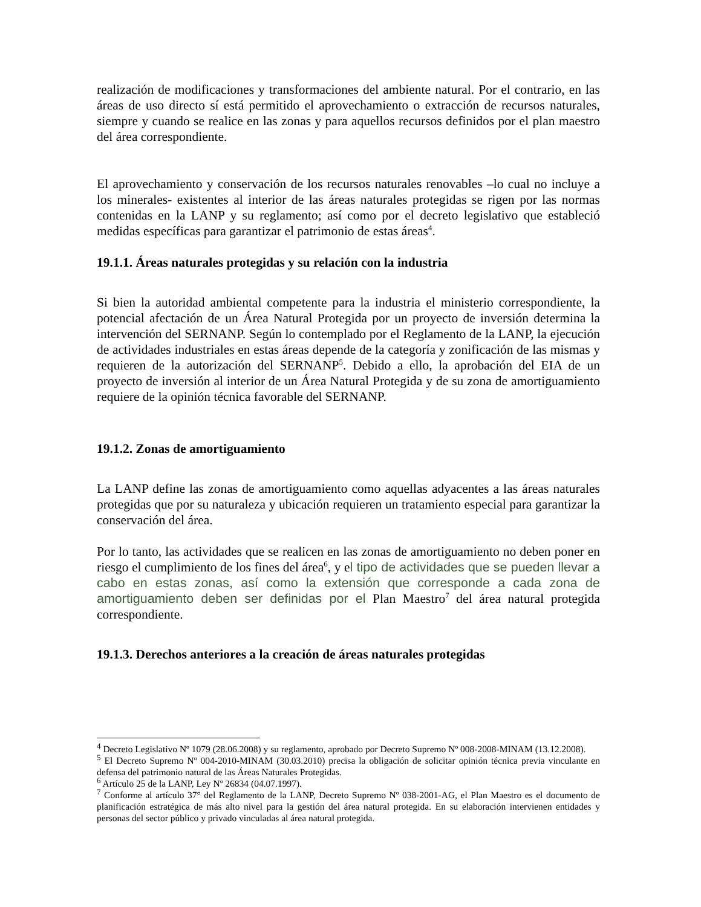realización de modificaciones y transformaciones del ambiente natural. Por el contrario, en las áreas de uso directo sí está permitido el aprovechamiento o extracción de recursos naturales, siempre y cuando se realice en las zonas y para aquellos recursos definidos por el plan maestro del área correspondiente.
El aprovechamiento y conservación de los recursos naturales renovables –lo cual no incluye a los minerales- existentes al interior de las áreas naturales protegidas se rigen por las normas contenidas en la LANP y su reglamento; así como por el decreto legislativo que estableció medidas específicas para garantizar el patrimonio de estas áreas<sup>4</sup>.
19.1.1. Áreas naturales protegidas y su relación con la industria
Si bien la autoridad ambiental competente para la industria el ministerio correspondiente, la potencial afectación de un Área Natural Protegida por un proyecto de inversión determina la intervención del SERNANP. Según lo contemplado por el Reglamento de la LANP, la ejecución de actividades industriales en estas áreas depende de la categoría y zonificación de las mismas y requieren de la autorización del SERNANP<sup>5</sup>. Debido a ello, la aprobación del EIA de un proyecto de inversión al interior de un Área Natural Protegida y de su zona de amortiguamiento requiere de la opinión técnica favorable del SERNANP.
19.1.2. Zonas de amortiguamiento
La LANP define las zonas de amortiguamiento como aquellas adyacentes a las áreas naturales protegidas que por su naturaleza y ubicación requieren un tratamiento especial para garantizar la conservación del área.
Por lo tanto, las actividades que se realicen en las zonas de amortiguamiento no deben poner en riesgo el cumplimiento de los fines del área<sup>6</sup>, y el tipo de actividades que se pueden llevar a cabo en estas zonas, así como la extensión que corresponde a cada zona de amortiguamiento deben ser definidas por el Plan Maestro<sup>7</sup> del área natural protegida correspondiente.
19.1.3. Derechos anteriores a la creación de áreas naturales protegidas
<sup>4</sup> Decreto Legislativo Nº 1079 (28.06.2008) y su reglamento, aprobado por Decreto Supremo Nº 008-2008-MINAM (13.12.2008).
<sup>5</sup> El Decreto Supremo Nº 004-2010-MINAM (30.03.2010) precisa la obligación de solicitar opinión técnica previa vinculante en defensa del patrimonio natural de las Áreas Naturales Protegidas.
<sup>6</sup> Artículo 25 de la LANP, Ley Nº 26834 (04.07.1997).
<sup>7</sup> Conforme al artículo 37° del Reglamento de la LANP, Decreto Supremo Nº 038-2001-AG, el Plan Maestro es el documento de planificación estratégica de más alto nivel para la gestión del área natural protegida. En su elaboración intervienen entidades y personas del sector público y privado vinculadas al área natural protegida.